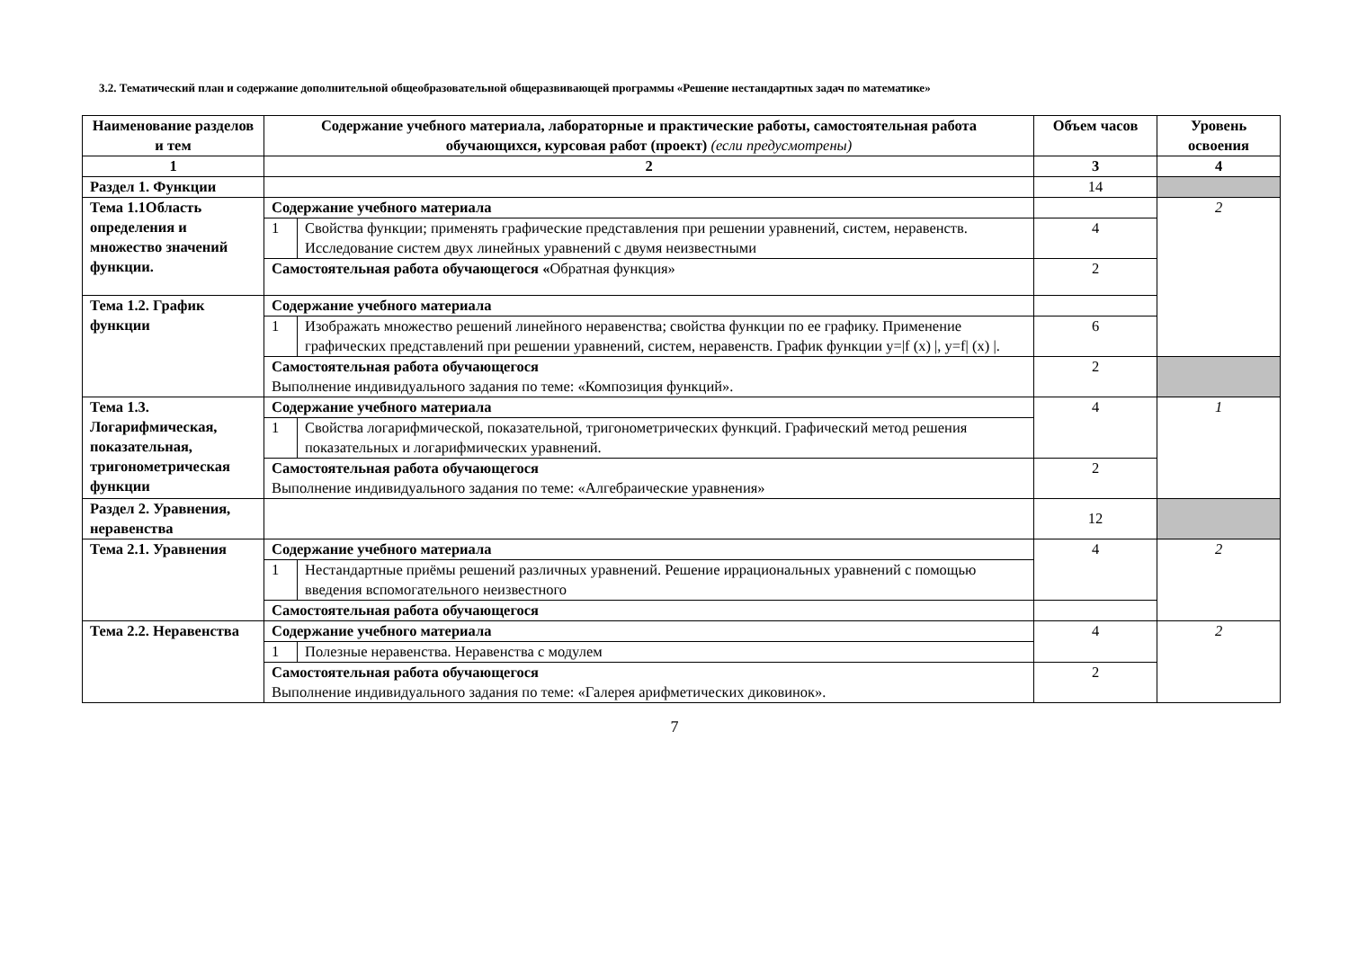3.2. Тематический план и содержание дополнительной общеобразовательной общеразвивающей программы «Решение нестандартных задач по математике»
| Наименование разделов и тем | Содержание учебного материала, лабораторные и практические работы, самостоятельная работа обучающихся, курсовая работ (проект) (если предусмотрены) | | Объем часов | Уровень освоения |
| --- | --- | --- | --- | --- |
| 1 | 2 | | 3 | 4 |
| Раздел 1. Функции | | | 14 | |
| Тема 1.1Область определения и множество значений функции. | Содержание учебного материала | | | 2 |
| | 1 | Свойства функции; применять графические представления при решении уравнений, систем, неравенств. Исследование систем двух линейных уравнений с двумя неизвестными | 4 | |
| | Самостоятельная работа обучающегося « Обратная функция» | | 2 | |
| Тема 1.2. График функции | Содержание учебного материала | | | |
| | 1 | Изображать множество решений линейного неравенства; свойства функции по ее графику. Применение графических представлений при решении уравнений, систем, неравенств. График функции y=/f (x) /, y=f/ (x) /. | 6 | |
| | Самостоятельная работа обучающегося Выполнение индивидуального задания по теме: «Композиция функций». | | 2 | |
| Тема 1.3. Логарифмическая, показательная, тригонометрическая функции | Содержание учебного материала | | 4 | 1 |
| | 1 | Свойства логарифмической, показательной, тригонометрических функций. Графический метод решения показательных и логарифмических уравнений. | | |
| | Самостоятельная работа обучающегося Выполнение индивидуального задания по теме: «Алгебраические уравнения» | | 2 | |
| Раздел 2. Уравнения, неравенства | | | 12 | |
| Тема 2.1. Уравнения | Содержание учебного материала | | 4 | 2 |
| | 1 | Нестандартные приёмы решений различных уравнений. Решение иррациональных уравнений с помощью введения вспомогательного неизвестного | | |
| | Самостоятельная работа обучающегося | | | |
| Тема 2.2. Неравенства | Содержание учебного материала | | 4 | 2 |
| | 1 | Полезные неравенства. Неравенства с модулем | | |
| | Самостоятельная работа обучающегося Выполнение индивидуального задания по теме: «Галерея арифметических диковинок». | | 2 | |
7